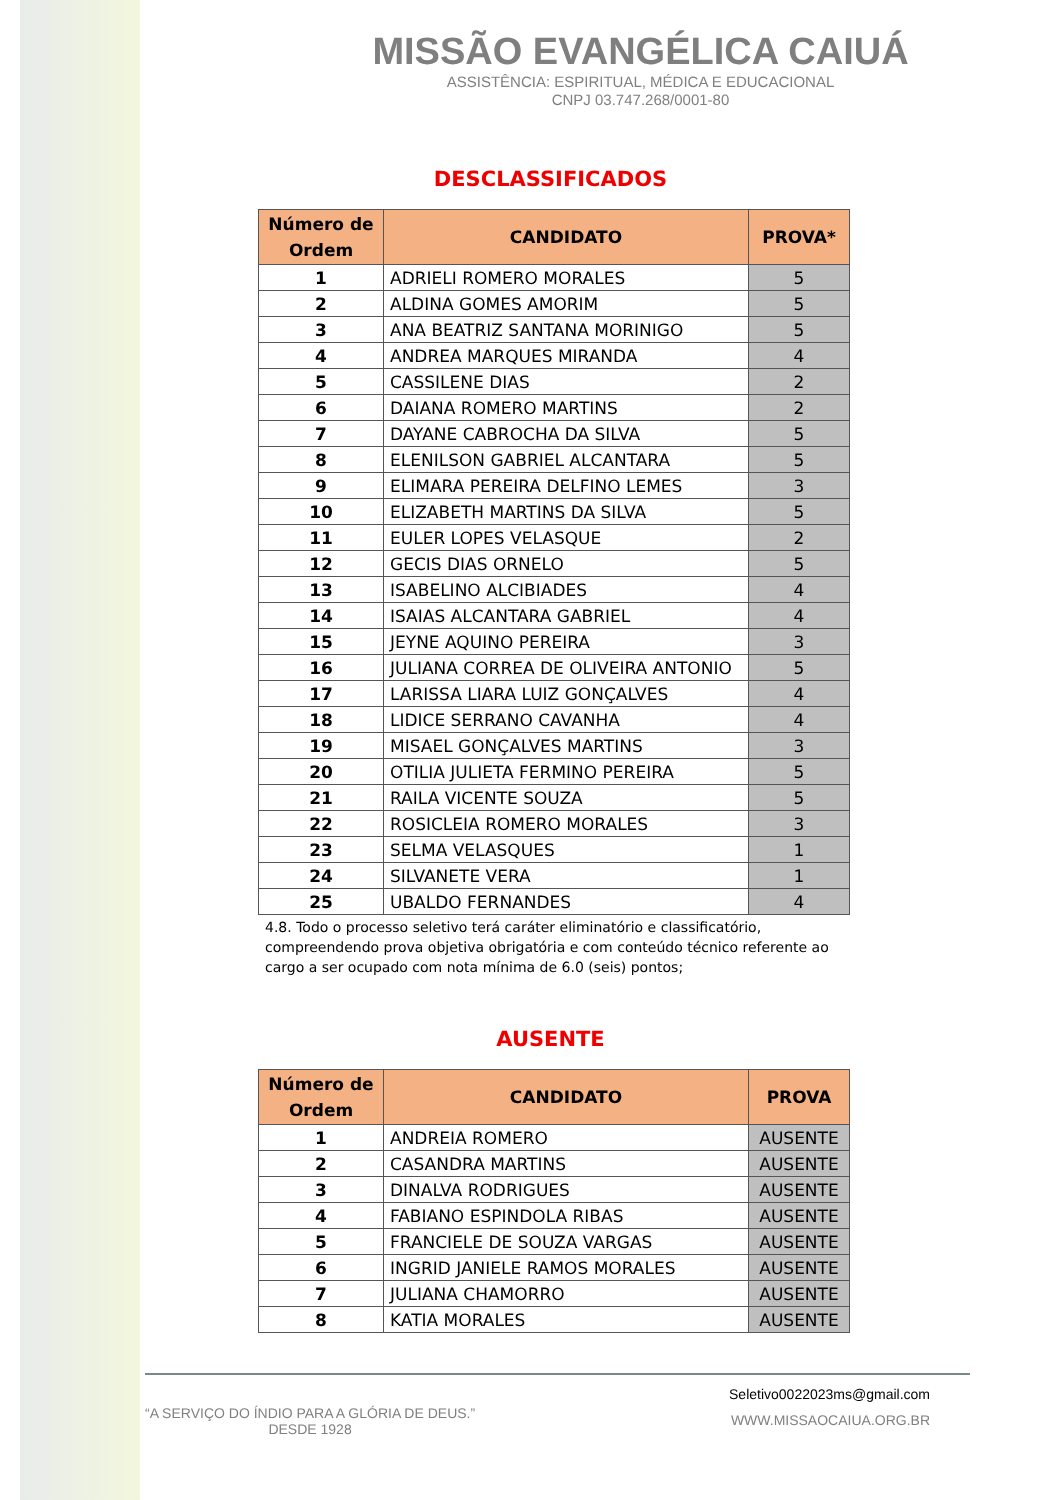MISSÃO EVANGÉLICA CAIUÁ
ASSISTÊNCIA: ESPIRITUAL, MÉDICA E EDUCACIONAL
CNPJ 03.747.268/0001-80
DESCLASSIFICADOS
| Número de Ordem | CANDIDATO | PROVA* |
| --- | --- | --- |
| 1 | ADRIELI ROMERO MORALES | 5 |
| 2 | ALDINA GOMES AMORIM | 5 |
| 3 | ANA BEATRIZ SANTANA MORINIGO | 5 |
| 4 | ANDREA MARQUES MIRANDA | 4 |
| 5 | CASSILENE DIAS | 2 |
| 6 | DAIANA ROMERO MARTINS | 2 |
| 7 | DAYANE CABROCHA DA SILVA | 5 |
| 8 | ELENILSON GABRIEL ALCANTARA | 5 |
| 9 | ELIMARA PEREIRA DELFINO LEMES | 3 |
| 10 | ELIZABETH MARTINS DA SILVA | 5 |
| 11 | EULER LOPES VELASQUE | 2 |
| 12 | GECIS DIAS ORNELO | 5 |
| 13 | ISABELINO ALCIBIADES | 4 |
| 14 | ISAIAS ALCANTARA GABRIEL | 4 |
| 15 | JEYNE AQUINO PEREIRA | 3 |
| 16 | JULIANA CORREA DE OLIVEIRA ANTONIO | 5 |
| 17 | LARISSA LIARA LUIZ GONÇALVES | 4 |
| 18 | LIDICE SERRANO CAVANHA | 4 |
| 19 | MISAEL GONÇALVES MARTINS | 3 |
| 20 | OTILIA JULIETA FERMINO PEREIRA | 5 |
| 21 | RAILA VICENTE SOUZA | 5 |
| 22 | ROSICLEIA ROMERO MORALES | 3 |
| 23 | SELMA VELASQUES | 1 |
| 24 | SILVANETE VERA | 1 |
| 25 | UBALDO FERNANDES | 4 |
4.8. Todo o processo seletivo terá caráter eliminatório e classificatório, compreendendo prova objetiva obrigatória e com conteúdo técnico referente ao cargo a ser ocupado com nota mínima de 6.0 (seis) pontos;
AUSENTE
| Número de Ordem | CANDIDATO | PROVA |
| --- | --- | --- |
| 1 | ANDREIA ROMERO | AUSENTE |
| 2 | CASANDRA MARTINS | AUSENTE |
| 3 | DINALVA RODRIGUES | AUSENTE |
| 4 | FABIANO ESPINDOLA RIBAS | AUSENTE |
| 5 | FRANCIELE DE SOUZA VARGAS | AUSENTE |
| 6 | INGRID JANIELE RAMOS MORALES | AUSENTE |
| 7 | JULIANA CHAMORRO | AUSENTE |
| 8 | KATIA MORALES | AUSENTE |
“A SERVIÇO DO ÍNDIO PARA A GLÓRIA DE DEUS.”
DESDE 1928
Seletivo0022023ms@gmail.com
WWW.MISSAOCAIUA.ORG.BR